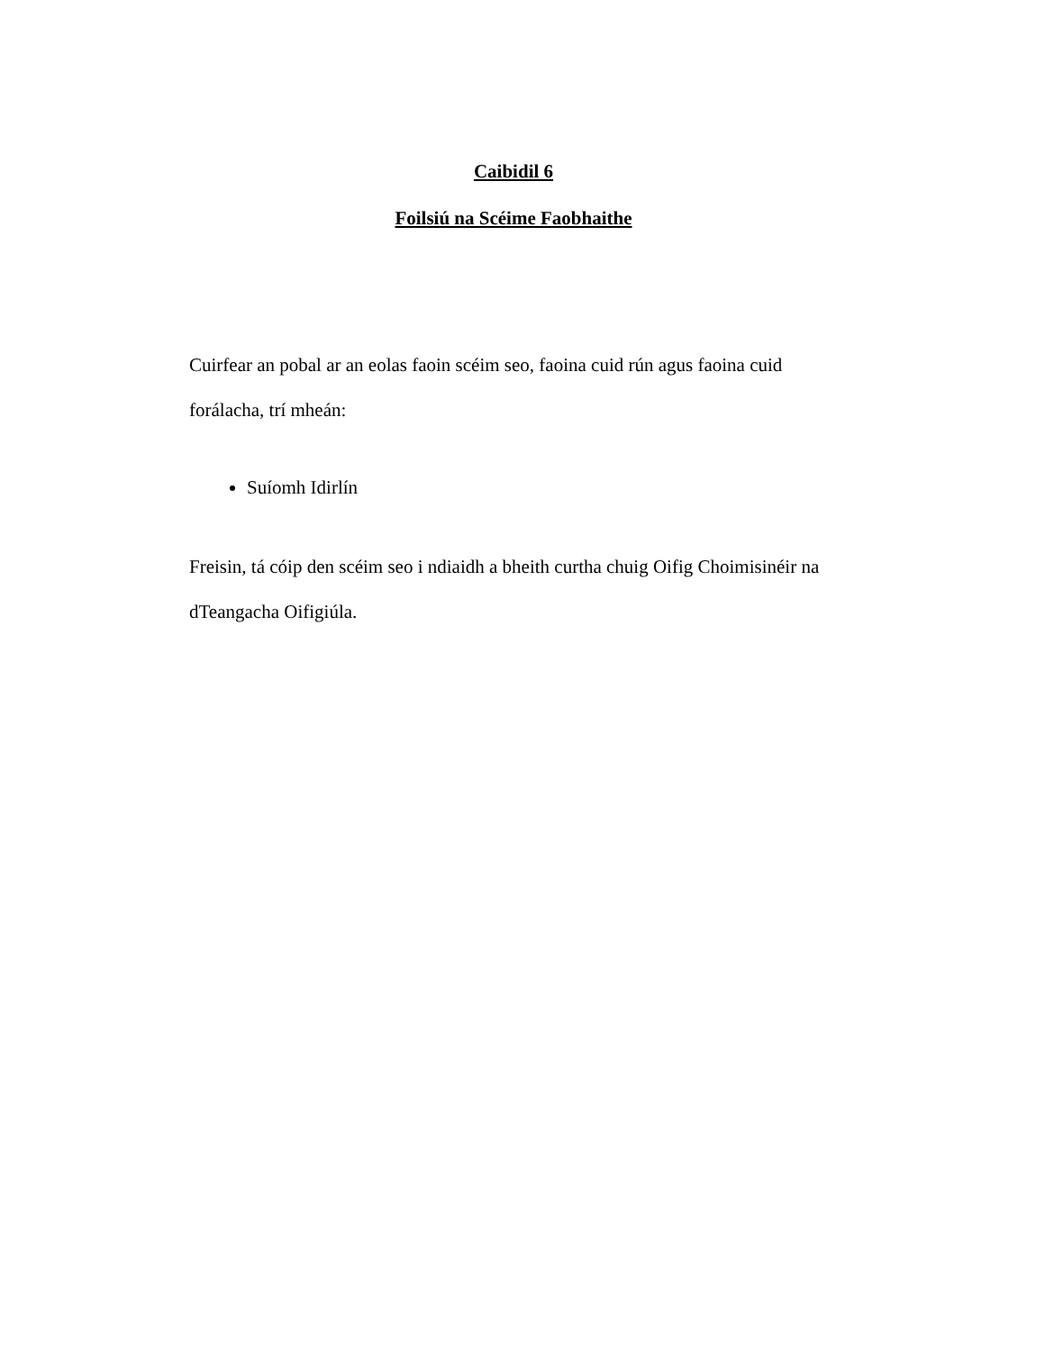Caibidil 6
Foilsiú na Scéime Faobhaithe
Cuirfear an pobal ar an eolas faoin scéim seo, faoina cuid rún agus faoina cuid forálacha, trí mheán:
Suíomh Idirlín
Freisin, tá cóip den scéim seo i ndiaidh a bheith curtha chuig Oifig Choimisinéir na dTeangacha Oifigiúla.